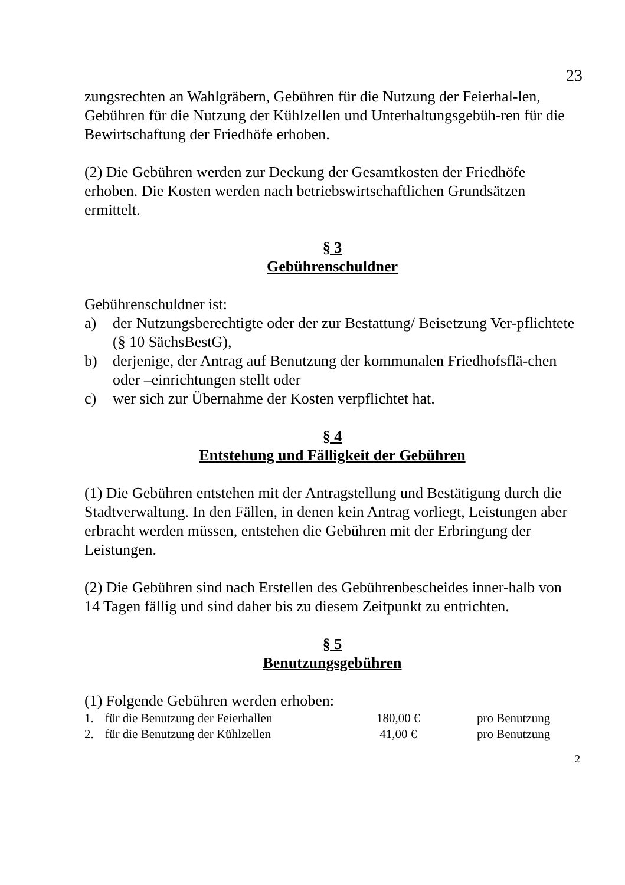23
zungsrechten an Wahlgräbern, Gebühren für die Nutzung der Feierhal-len, Gebühren für die Nutzung der Kühlzellen und Unterhaltungsgebüh-ren für die Bewirtschaftung der Friedhöfe erhoben.
(2) Die Gebühren werden zur Deckung der Gesamtkosten der Friedhöfe erhoben. Die Kosten werden nach betriebswirtschaftlichen Grundsätzen ermittelt.
§ 3
Gebührenschuldner
Gebührenschuldner ist:
a) der Nutzungsberechtigte oder der zur Bestattung/ Beisetzung Ver-pflichtete (§ 10 SächsBestG),
b) derjenige, der Antrag auf Benutzung der kommunalen Friedhofsflä-chen oder –einrichtungen stellt oder
c) wer sich zur Übernahme der Kosten verpflichtet hat.
§ 4
Entstehung und Fälligkeit der Gebühren
(1) Die Gebühren entstehen mit der Antragstellung und Bestätigung durch die Stadtverwaltung. In den Fällen, in denen kein Antrag vorliegt, Leistungen aber erbracht werden müssen, entstehen die Gebühren mit der Erbringung der Leistungen.
(2) Die Gebühren sind nach Erstellen des Gebührenbescheides inner-halb von 14 Tagen fällig und sind daher bis zu diesem Zeitpunkt zu entrichten.
§ 5
Benutzungsgebühren
(1) Folgende Gebühren werden erhoben:
| 1. | für die Benutzung der Feierhallen | 180,00 € | pro Benutzung |
| 2. | für die Benutzung der Kühlzellen | 41,00 € | pro Benutzung |
2